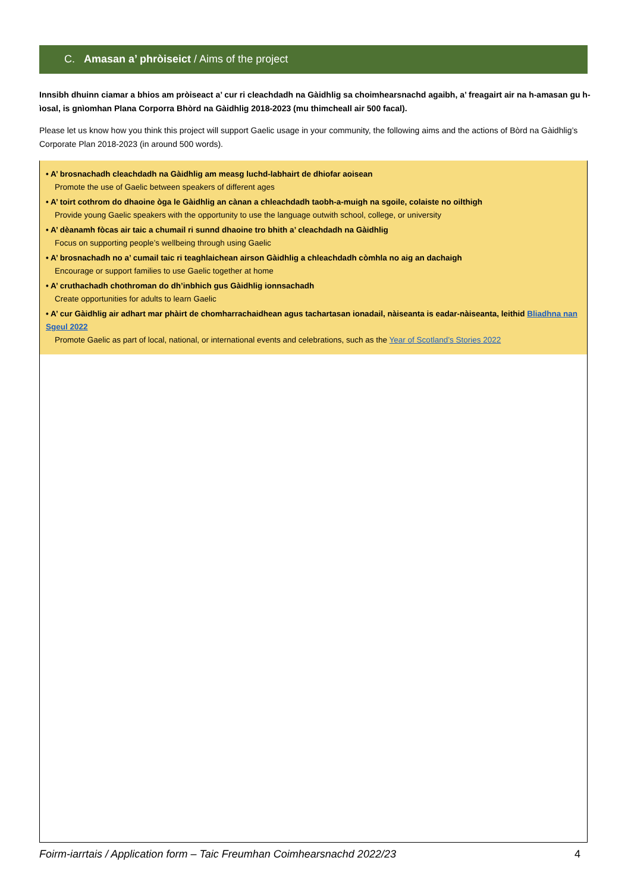C. Amasan a’ phròiseict / Aims of the project
Innsibh dhuinn ciamar a bhios am pròiseact a’ cur ri cleachdadh na Gàidhlig sa choimhearsnachd agaibh, a’ freagairt air na h-amasan gu h-ìosal, is gnìomhan Plana Corporra Bhòrd na Gàidhlig 2018-2023 (mu thimcheall air 500 facal).
Please let us know how you think this project will support Gaelic usage in your community, the following aims and the actions of Bòrd na Gàidhlig’s Corporate Plan 2018-2023 (in around 500 words).
• A’ brosnachadh cleachdadh na Gàidhlig am measg luchd-labhairt de dhiofar aoisean
Promote the use of Gaelic between speakers of different ages
• A’ toirt cothrom do dhaoine òga le Gàidhlig an cànan a chleachdadh taobh-a-muigh na sgoile, colaiste no oilthigh
Provide young Gaelic speakers with the opportunity to use the language outwith school, college, or university
• A’ dèanamh fòcas air taic a chumail ri sunnd dhaoine tro bhith a’ cleachdadh na Gàidhlig
Focus on supporting people’s wellbeing through using Gaelic
• A’ brosnachadh no a’ cumail taic ri teaghlaichean airson Gàidhlig a chleachdadh còmhla no aig an dachaigh
Encourage or support families to use Gaelic together at home
• A’ cruthachadh chothroman do dh’inbhich gus Gàidhlig ionnsachadh
Create opportunities for adults to learn Gaelic
• A’ cur Gàidhlig air adhart mar phàirt de chomharrachaidhean agus tachartasan ionadail, nàiseanta is eadar-nàiseanta, leithid Bliadhna nan Sgeul 2022
Promote Gaelic as part of local, national, or international events and celebrations, such as the Year of Scotland’s Stories 2022
Foirm-iarrtais / Application form – Taic Freumhan Coimhearsnachd 2022/23 4